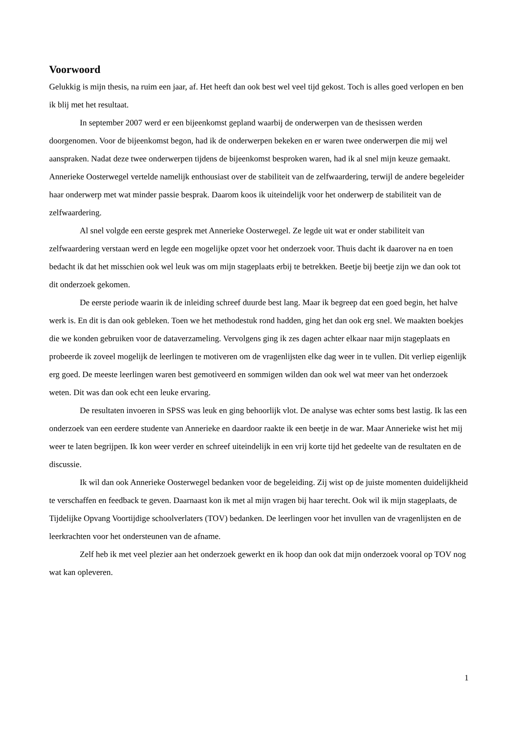Voorwoord
Gelukkig is mijn thesis, na ruim een jaar, af. Het heeft dan ook best wel veel tijd gekost. Toch is alles goed verlopen en ben ik blij met het resultaat.
In september 2007 werd er een bijeenkomst gepland waarbij de onderwerpen van de thesissen werden doorgenomen. Voor de bijeenkomst begon, had ik de onderwerpen bekeken en er waren twee onderwerpen die mij wel aanspraken. Nadat deze twee onderwerpen tijdens de bijeenkomst besproken waren, had ik al snel mijn keuze gemaakt. Annerieke Oosterwegel vertelde namelijk enthousiast over de stabiliteit van de zelfwaardering, terwijl de andere begeleider haar onderwerp met wat minder passie besprak. Daarom koos ik uiteindelijk voor het onderwerp de stabiliteit van de zelfwaardering.
Al snel volgde een eerste gesprek met Annerieke Oosterwegel. Ze legde uit wat er onder stabiliteit van zelfwaardering verstaan werd en legde een mogelijke opzet voor het onderzoek voor. Thuis dacht ik daarover na en toen bedacht ik dat het misschien ook wel leuk was om mijn stageplaats erbij te betrekken. Beetje bij beetje zijn we dan ook tot dit onderzoek gekomen.
De eerste periode waarin ik de inleiding schreef duurde best lang. Maar ik begreep dat een goed begin, het halve werk is. En dit is dan ook gebleken. Toen we het methodestuk rond hadden, ging het dan ook erg snel. We maakten boekjes die we konden gebruiken voor de dataverzameling. Vervolgens ging ik zes dagen achter elkaar naar mijn stageplaats en probeerde ik zoveel mogelijk de leerlingen te motiveren om de vragenlijsten elke dag weer in te vullen. Dit verliep eigenlijk erg goed. De meeste leerlingen waren best gemotiveerd en sommigen wilden dan ook wel wat meer van het onderzoek weten. Dit was dan ook echt een leuke ervaring.
De resultaten invoeren in SPSS was leuk en ging behoorlijk vlot. De analyse was echter soms best lastig. Ik las een onderzoek van een eerdere studente van Annerieke en daardoor raakte ik een beetje in de war. Maar Annerieke wist het mij weer te laten begrijpen. Ik kon weer verder en schreef uiteindelijk in een vrij korte tijd het gedeelte van de resultaten en de discussie.
Ik wil dan ook Annerieke Oosterwegel bedanken voor de begeleiding. Zij wist op de juiste momenten duidelijkheid te verschaffen en feedback te geven. Daarnaast kon ik met al mijn vragen bij haar terecht. Ook wil ik mijn stageplaats, de Tijdelijke Opvang Voortijdige schoolverlaters (TOV) bedanken. De leerlingen voor het invullen van de vragenlijsten en de leerkrachten voor het ondersteunen van de afname.
Zelf heb ik met veel plezier aan het onderzoek gewerkt en ik hoop dan ook dat mijn onderzoek vooral op TOV nog wat kan opleveren.
1